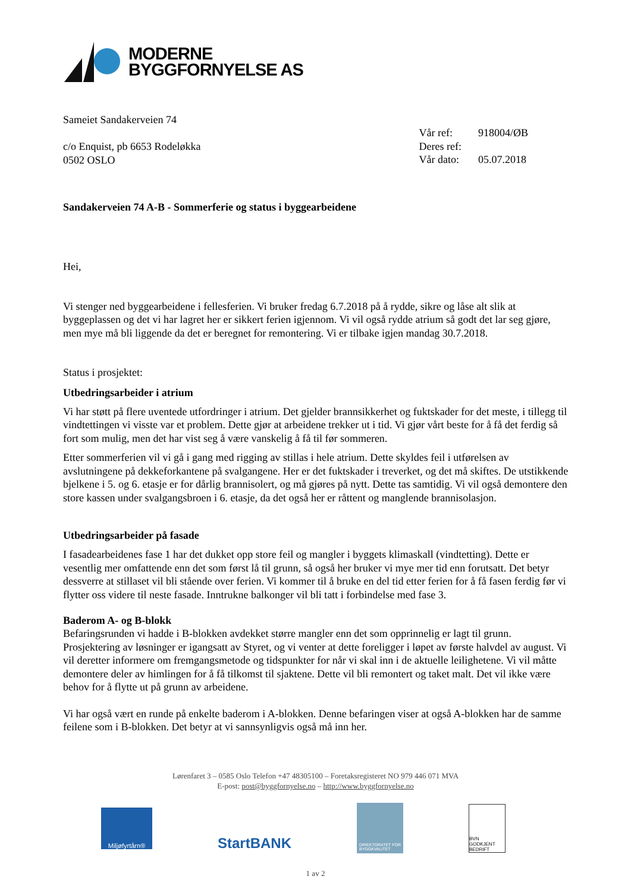MODERNE
BYGGFORNYELSE AS
Sameiet Sandakerveien 74
c/o Enquist, pb 6653 Rodeløkka
0502 OSLO
| Vår ref: | 918004/ØB |
| Deres ref: | |
| Vår dato: | 05.07.2018 |
Sandakerveien 74 A-B - Sommerferie og status i byggearbeidene
Hei,
Vi stenger ned byggearbeidene i fellesferien. Vi bruker fredag 6.7.2018 på å rydde, sikre og låse alt slik at byggeplassen og det vi har lagret her er sikkert ferien igjennom. Vi vil også rydde atrium så godt det lar seg gjøre, men mye må bli liggende da det er beregnet for remontering. Vi er tilbake igjen mandag 30.7.2018.
Status i prosjektet:
Utbedringsarbeider i atrium
Vi har støtt på flere uventede utfordringer i atrium. Det gjelder brannsikkerhet og fuktskader for det meste, i tillegg til vindtettingen vi visste var et problem. Dette gjør at arbeidene trekker ut i tid. Vi gjør vårt beste for å få det ferdig så fort som mulig, men det har vist seg å være vanskelig å få til før sommeren.
Etter sommerferien vil vi gå i gang med rigging av stillas i hele atrium. Dette skyldes feil i utførelsen av avslutningene på dekkeforkantene på svalgangene. Her er det fuktskader i treverket, og det må skiftes. De utstikkende bjelkene i 5. og 6. etasje er for dårlig brannisolert, og må gjøres på nytt. Dette tas samtidig. Vi vil også demontere den store kassen under svalgangsbroen i 6. etasje, da det også her er råttent og manglende brannisolasjon.
Utbedringsarbeider på fasade
I fasadearbeidenes fase 1 har det dukket opp store feil og mangler i byggets klimaskall (vindtetting). Dette er vesentlig mer omfattende enn det som først lå til grunn, så også her bruker vi mye mer tid enn forutsatt. Det betyr dessverre at stillaset vil bli stående over ferien. Vi kommer til å bruke en del tid etter ferien for å få fasen ferdig før vi flytter oss videre til neste fasade. Inntrukne balkonger vil bli tatt i forbindelse med fase 3.
Baderom A- og B-blokk
Befaringsrunden vi hadde i B-blokken avdekket større mangler enn det som opprinnelig er lagt til grunn. Prosjektering av løsninger er igangsatt av Styret, og vi venter at dette foreligger i løpet av første halvdel av august. Vi vil deretter informere om fremgangsmetode og tidspunkter for når vi skal inn i de aktuelle leilighetene. Vi vil måtte demontere deler av himlingen for å få tilkomst til sjaktene. Dette vil bli remontert og taket malt. Det vil ikke være behov for å flytte ut på grunn av arbeidene.
Vi har også vært en runde på enkelte baderom i A-blokken. Denne befaringen viser at også A-blokken har de samme feilene som i B-blokken. Det betyr at vi sannsynligvis også må inn her.
Lørenfaret 3 – 0585 Oslo Telefon +47 48305100 – Foretaksregisteret NO 979 446 071 MVA
E-post: post@byggfornyelse.no – http://www.byggfornyelse.no
Miljøfyrtårn®
StartBANK
DIREKTORATET FOR BYGGKVALITET
BVN GODKJENT BEDRIFT
1 av 2